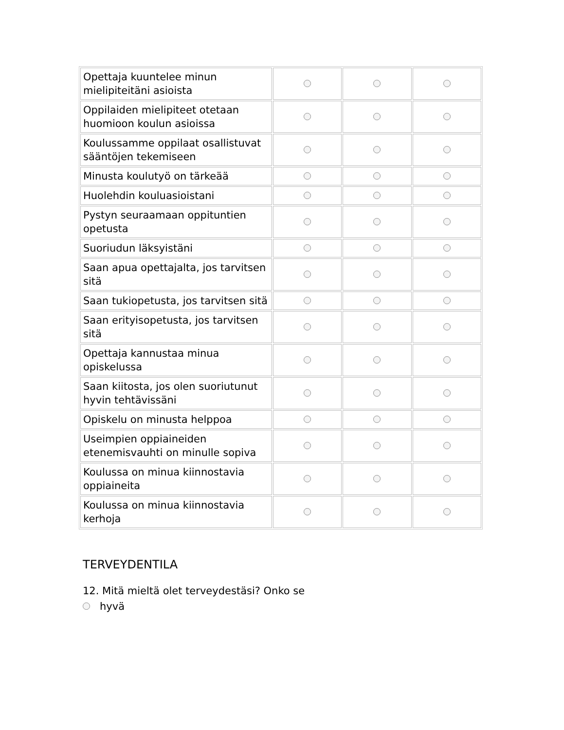| Opettaja kuuntelee minun mielipiteitäni asioista | | | |
| Oppilaiden mielipiteet otetaan huomioon koulun asioissa | | | |
| Koulussamme oppilaat osallistuvat sääntöjen tekemiseen | | | |
| Minusta koulutyö on tärkeää | | | |
| Huolehdin kouluasioistani | | | |
| Pystyn seuraamaan oppituntien opetusta | | | |
| Suoriudun läksyistäni | | | |
| Saan apua opettajalta, jos tarvitsen sitä | | | |
| Saan tukiopetusta, jos tarvitsen sitä | | | |
| Saan erityisopetusta, jos tarvitsen sitä | | | |
| Opettaja kannustaa minua opiskelussa | | | |
| Saan kiitosta, jos olen suoriutunut hyvin tehtävissäni | | | |
| Opiskelu on minusta helppoa | | | |
| Useimpien oppiaineiden etenemisvauhti on minulle sopiva | | | |
| Koulussa on minua kiinnostavia oppiaineita | | | |
| Koulussa on minua kiinnostavia kerhoja | | | |
TERVEYDENTILA
12. Mitä mieltä olet terveydestäsi? Onko se
hyvä